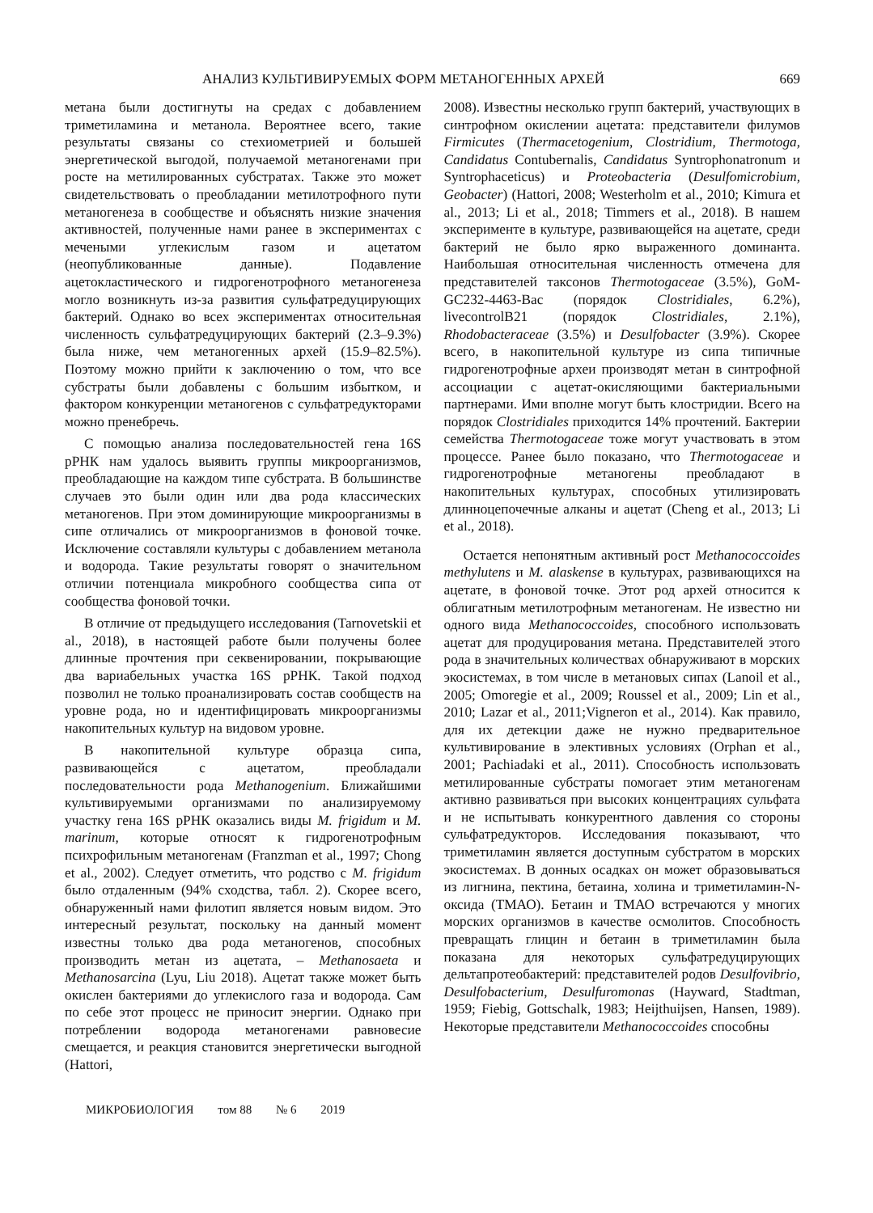АНАЛИЗ КУЛЬТИВИРУЕМЫХ ФОРМ МЕТАНОГЕННЫХ АРХЕЙ 669
метана были достигнуты на средах с добавлением триметиламина и метанола. Вероятнее всего, такие результаты связаны со стехиометрией и большей энергетической выгодой, получаемой метаногенами при росте на метилированных субстратах. Также это может свидетельствовать о преобладании метилотрофного пути метаногенеза в сообществе и объяснять низкие значения активностей, полученные нами ранее в экспериментах с мечеными углекислым газом и ацетатом (неопубликованные данные). Подавление ацетокластического и гидрогенотрофного метаногенеза могло возникнуть из-за развития сульфатредуцирующих бактерий. Однако во всех экспериментах относительная численность сульфатредуцирующих бактерий (2.3–9.3%) была ниже, чем метаногенных архей (15.9–82.5%). Поэтому можно прийти к заключению о том, что все субстраты были добавлены с большим избытком, и фактором конкуренции метаногенов с сульфатредукторами можно пренебречь.
С помощью анализа последовательностей гена 16S рРНК нам удалось выявить группы микроорганизмов, преобладающие на каждом типе субстрата. В большинстве случаев это были один или два рода классических метаногенов. При этом доминирующие микроорганизмы в сипе отличались от микроорганизмов в фоновой точке. Исключение составляли культуры с добавлением метанола и водорода. Такие результаты говорят о значительном отличии потенциала микробного сообщества сипа от сообщества фоновой точки.
В отличие от предыдущего исследования (Tarnovetskii et al., 2018), в настоящей работе были получены более длинные прочтения при секвенировании, покрывающие два вариабельных участка 16S рРНК. Такой подход позволил не только проанализировать состав сообществ на уровне рода, но и идентифицировать микроорганизмы накопительных культур на видовом уровне.
В накопительной культуре образца сипа, развивающейся с ацетатом, преобладали последовательности рода Methanogenium. Ближайшими культивируемыми организмами по анализируемому участку гена 16S рРНК оказались виды M. frigidum и M. marinum, которые относят к гидрогенотрофным психрофильным метаногенам (Franzman et al., 1997; Chong et al., 2002). Следует отметить, что родство с M. frigidum было отдаленным (94% сходства, табл. 2). Скорее всего, обнаруженный нами филотип является новым видом. Это интересный результат, поскольку на данный момент известны только два рода метаногенов, способных производить метан из ацетата, – Methanosaeta и Methanosarcina (Lyu, Liu 2018). Ацетат также может быть окислен бактериями до углекислого газа и водорода. Сам по себе этот процесс не приносит энергии. Однако при потреблении водорода метаногенами равновесие смещается, и реакция становится энергетически выгодной (Hattori,
2008). Известны несколько групп бактерий, участвующих в синтрофном окислении ацетата: представители филумов Firmicutes (Thermacetogenium, Clostridium, Thermotoga, Candidatus Contubernalis, Candidatus Syntrophonatronum и Syntrophaceticus) и Proteobacteria (Desulfomicrobium, Geobacter) (Hattori, 2008; Westerholm et al., 2010; Kimura et al., 2013; Li et al., 2018; Timmers et al., 2018). В нашем эксперименте в культуре, развивающейся на ацетате, среди бактерий не было ярко выраженного доминанта. Наибольшая относительная численность отмечена для представителей таксонов Thermotogaceae (3.5%), GoM-GC232-4463-Bac (порядок Clostridiales, 6.2%), livecontrolB21 (порядок Clostridiales, 2.1%), Rhodobacteraceae (3.5%) и Desulfobacter (3.9%). Скорее всего, в накопительной культуре из сипа типичные гидрогенотрофные археи производят метан в синтрофной ассоциации с ацетат-окисляющими бактериальными партнерами. Ими вполне могут быть клостридии. Всего на порядок Clostridiales приходится 14% прочтений. Бактерии семейства Thermotogaceae тоже могут участвовать в этом процессе. Ранее было показано, что Thermotogaceae и гидрогенотрофные метаногены преобладают в накопительных культурах, способных утилизировать длинноцепочечные алканы и ацетат (Cheng et al., 2013; Li et al., 2018).
Остается непонятным активный рост Methanococcoides methylutens и M. alaskense в культурах, развивающихся на ацетате, в фоновой точке. Этот род архей относится к облигатным метилотрофным метаногенам. Не известно ни одного вида Methanococcoides, способного использовать ацетат для продуцирования метана. Представителей этого рода в значительных количествах обнаруживают в морских экосистемах, в том числе в метановых сипах (Lanoil et al., 2005; Omoregie et al., 2009; Roussel et al., 2009; Lin et al., 2010; Lazar et al., 2011;Vigneron et al., 2014). Как правило, для их детекции даже не нужно предварительное культивирование в элективных условиях (Orphan et al., 2001; Pachiadaki et al., 2011). Способность использовать метилированные субстраты помогает этим метаногенам активно развиваться при высоких концентрациях сульфата и не испытывать конкурентного давления со стороны сульфатредукторов. Исследования показывают, что триметиламин является доступным субстратом в морских экосистемах. В донных осадках он может образовываться из лигнина, пектина, бетаина, холина и триметиламин-N-оксида (ТМАО). Бетаин и ТМАО встречаются у многих морских организмов в качестве осмолитов. Способность превращать глицин и бетаин в триметиламин была показана для некоторых сульфатредуцирующих дельтапротеобактерий: представителей родов Desulfovibrio, Desulfobacterium, Desulfuromonas (Hayward, Stadtman, 1959; Fiebig, Gottschalk, 1983; Heijthuijsen, Hansen, 1989). Некоторые представители Methanococcoides способны
МИКРОБИОЛОГИЯ том 88 № 6 2019